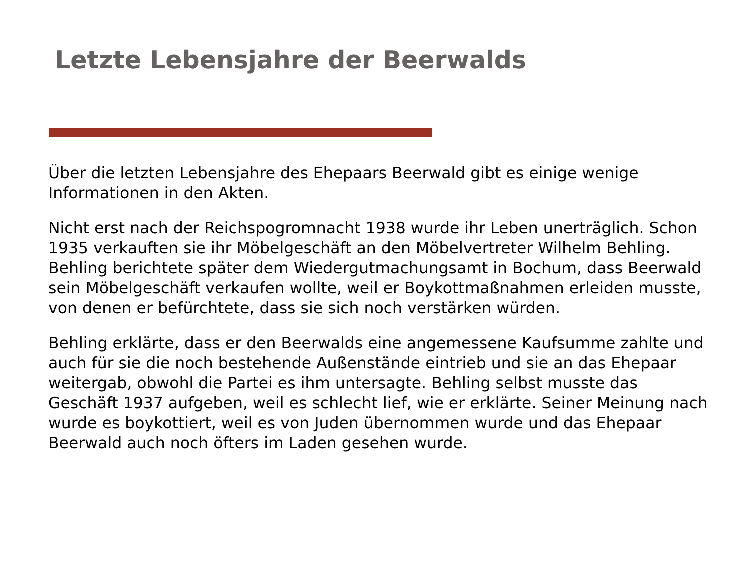Letzte Lebensjahre der Beerwalds
Über die letzten Lebensjahre des Ehepaars Beerwald gibt es einige wenige Informationen in den Akten.
Nicht erst nach der Reichspogromnacht 1938 wurde ihr Leben unerträglich. Schon 1935 verkauften sie ihr Möbelgeschäft an den Möbelvertreter Wilhelm Behling. Behling berichtete später dem Wiedergutmachungsamt in Bochum, dass Beerwald sein Möbelgeschäft verkaufen wollte, weil er Boykottmaßnahmen erleiden musste, von denen er befürchtete, dass sie sich noch verstärken würden.
Behling erklärte, dass er den Beerwalds eine angemessene Kaufsumme zahlte und auch für sie die noch bestehende Außenstände eintrieb und sie an das Ehepaar weitergab, obwohl die Partei es ihm untersagte. Behling selbst musste das Geschäft 1937 aufgeben, weil es schlecht lief, wie er erklärte. Seiner Meinung nach wurde es boykottiert, weil es von Juden übernommen wurde und das Ehepaar Beerwald auch noch öfters im Laden gesehen wurde.